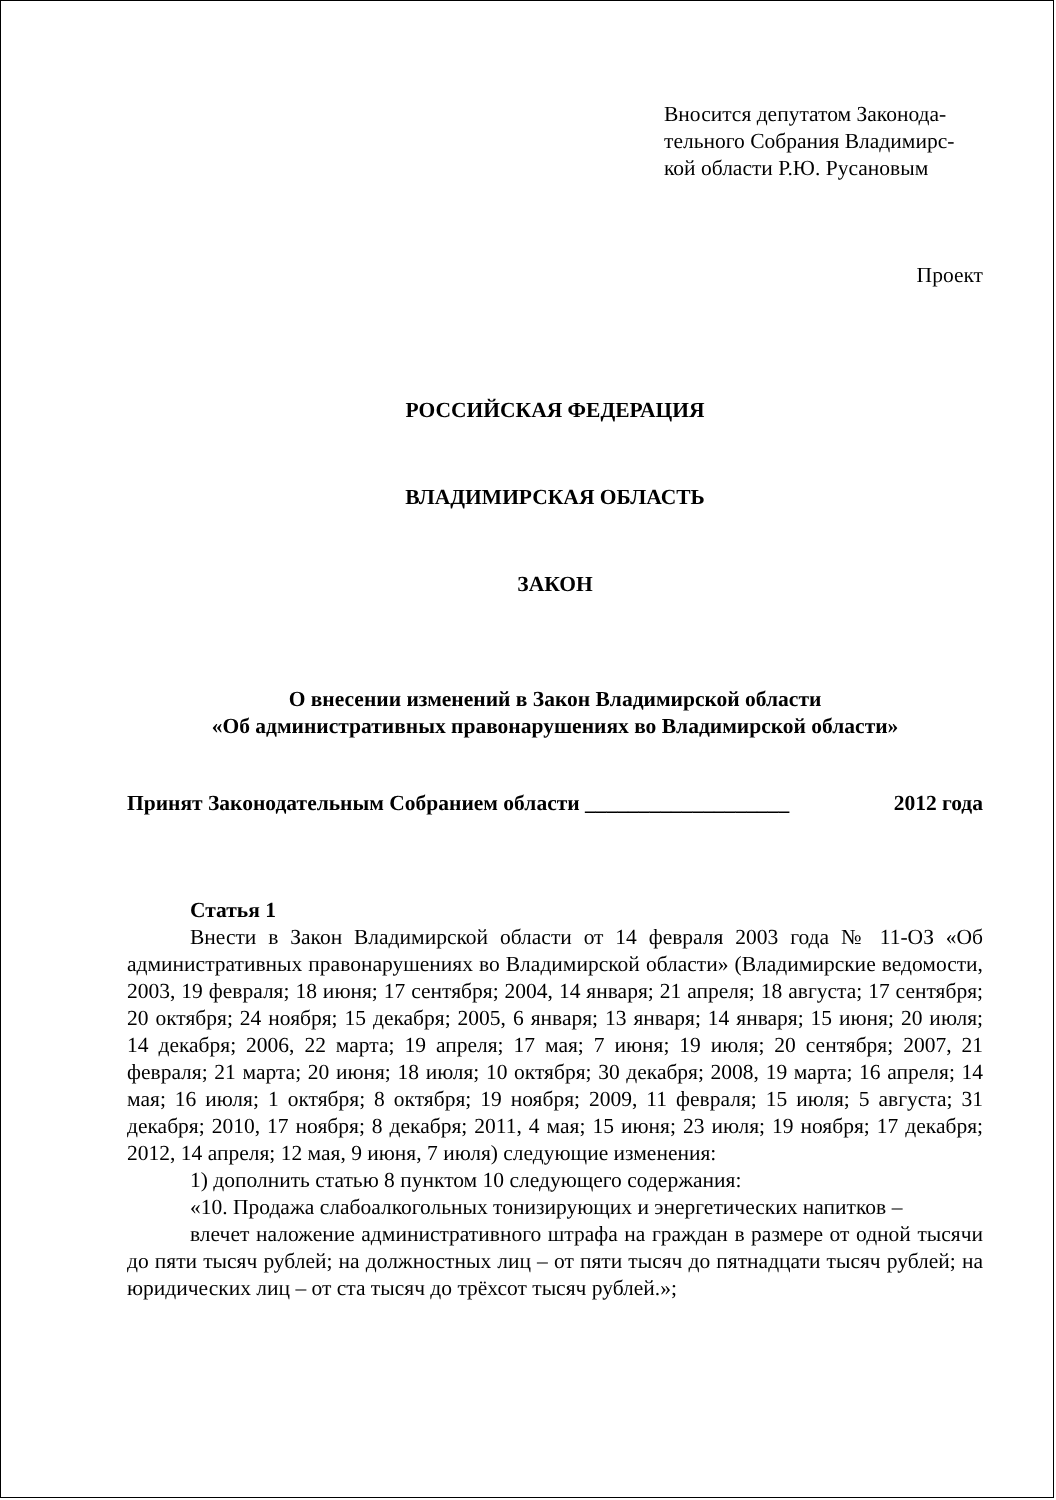Вносится депутатом Законода-тельного Собрания Владимирс-кой области Р.Ю. Русановым
Проект
РОССИЙСКАЯ ФЕДЕРАЦИЯ
ВЛАДИМИРСКАЯ ОБЛАСТЬ
ЗАКОН
О внесении изменений в Закон Владимирской области
«Об административных правонарушениях во Владимирской области»
Принят Законодательным Собранием области ___________________ 2012 года
Статья 1
Внести в Закон Владимирской области от 14 февраля 2003 года № 11-ОЗ «Об административных правонарушениях во Владимирской области» (Владимирские ведомости, 2003, 19 февраля; 18 июня; 17 сентября; 2004, 14 января; 21 апреля; 18 августа; 17 сентября; 20 октября; 24 ноября; 15 декабря; 2005, 6 января; 13 января; 14 января; 15 июня; 20 июля; 14 декабря; 2006, 22 марта; 19 апреля; 17 мая; 7 июня; 19 июля; 20 сентября; 2007, 21 февраля; 21 марта; 20 июня; 18 июля; 10 октября; 30 декабря; 2008, 19 марта; 16 апреля; 14 мая; 16 июля; 1 октября; 8 октября; 19 ноября; 2009, 11 февраля; 15 июля; 5 августа; 31 декабря; 2010, 17 ноября; 8 декабря; 2011, 4 мая; 15 июня; 23 июля; 19 ноября; 17 декабря; 2012, 14 апреля; 12 мая, 9 июня, 7 июля) следующие изменения:
1) дополнить статью 8 пунктом 10 следующего содержания:
«10. Продажа слабоалкогольных тонизирующих и энергетических напитков –
влечет наложение административного штрафа на граждан в размере от одной тысячи до пяти тысяч рублей; на должностных лиц – от пяти тысяч до пятнадцати тысяч рублей; на юридических лиц – от ста тысяч до трёхсот тысяч рублей.»;